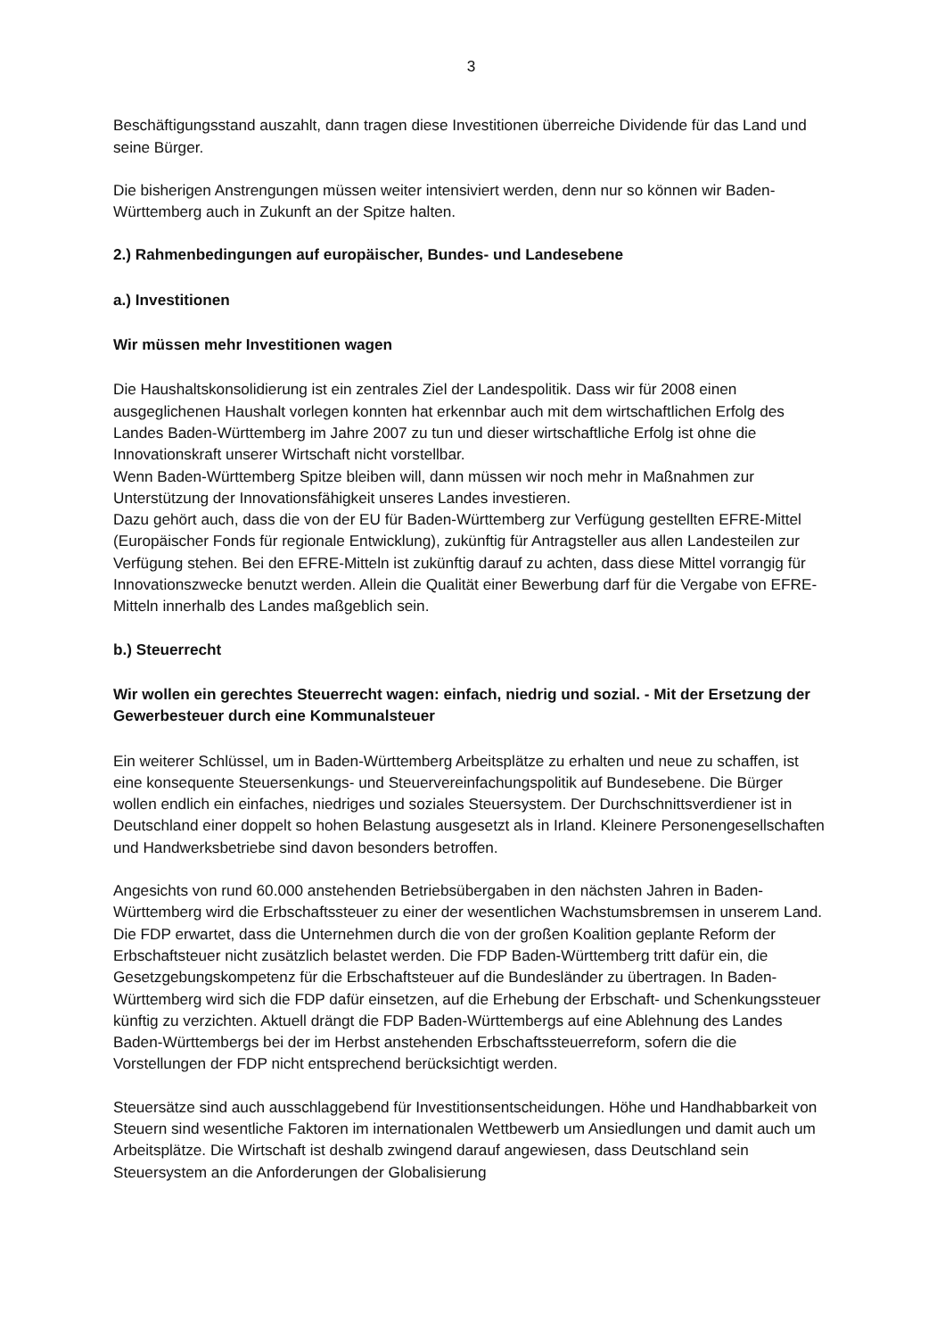3
Beschäftigungsstand auszahlt, dann tragen diese Investitionen überreiche Dividende für das Land und seine Bürger.
Die bisherigen Anstrengungen müssen weiter intensiviert werden, denn nur so können wir Baden-Württemberg auch in Zukunft an der Spitze halten.
2.) Rahmenbedingungen auf europäischer, Bundes- und Landesebene
a.) Investitionen
Wir müssen mehr Investitionen wagen
Die Haushaltskonsolidierung ist ein zentrales Ziel der Landespolitik. Dass wir für 2008 einen ausgeglichenen Haushalt vorlegen konnten hat erkennbar auch mit dem wirtschaftlichen Erfolg des Landes Baden-Württemberg im Jahre 2007 zu tun und dieser wirtschaftliche Erfolg ist ohne die Innovationskraft unserer Wirtschaft nicht vorstellbar.
Wenn Baden-Württemberg Spitze bleiben will, dann müssen wir noch mehr in Maßnahmen zur Unterstützung der Innovationsfähigkeit unseres Landes investieren.
Dazu gehört auch, dass die von der EU für Baden-Württemberg zur Verfügung gestellten EFRE-Mittel (Europäischer Fonds für regionale Entwicklung), zukünftig für Antragsteller aus allen Landesteilen zur Verfügung stehen. Bei den EFRE-Mitteln ist zukünftig darauf zu achten, dass diese Mittel vorrangig für Innovationszwecke benutzt werden. Allein die Qualität einer Bewerbung darf für die Vergabe von EFRE-Mitteln innerhalb des Landes maßgeblich sein.
b.) Steuerrecht
Wir wollen ein gerechtes Steuerrecht wagen: einfach, niedrig und sozial. - Mit der Ersetzung der Gewerbesteuer durch eine Kommunalsteuer
Ein weiterer Schlüssel, um in Baden-Württemberg Arbeitsplätze zu erhalten und neue zu schaffen, ist eine konsequente Steuersenkungs- und Steuervereinfachungspolitik auf Bundesebene. Die Bürger wollen endlich ein einfaches, niedriges und soziales Steuersystem. Der Durchschnittsverdiener ist in Deutschland einer doppelt so hohen Belastung ausgesetzt als in Irland. Kleinere Personengesellschaften und Handwerksbetriebe sind davon besonders betroffen.
Angesichts von rund 60.000 anstehenden Betriebsübergaben in den nächsten Jahren in Baden-Württemberg wird die Erbschaftssteuer zu einer der wesentlichen Wachstumsbremsen in unserem Land. Die FDP erwartet, dass die Unternehmen durch die von der großen Koalition geplante Reform der Erbschaftsteuer nicht zusätzlich belastet werden. Die FDP Baden-Württemberg tritt dafür ein, die Gesetzgebungskompetenz für die Erbschaftsteuer auf die Bundesländer zu übertragen. In Baden-Württemberg wird sich die FDP dafür einsetzen, auf die Erhebung der Erbschaft- und Schenkungssteuer künftig zu verzichten. Aktuell drängt die FDP Baden-Württembergs auf eine Ablehnung des Landes Baden-Württembergs bei der im Herbst anstehenden Erbschaftssteuerreform, sofern die die Vorstellungen der FDP nicht entsprechend berücksichtigt werden.
Steuersätze sind auch ausschlaggebend für Investitionsentscheidungen. Höhe und Handhabbarkeit von Steuern sind wesentliche Faktoren im internationalen Wettbewerb um Ansiedlungen und damit auch um Arbeitsplätze. Die Wirtschaft ist deshalb zwingend darauf angewiesen, dass Deutschland sein Steuersystem an die Anforderungen der Globalisierung